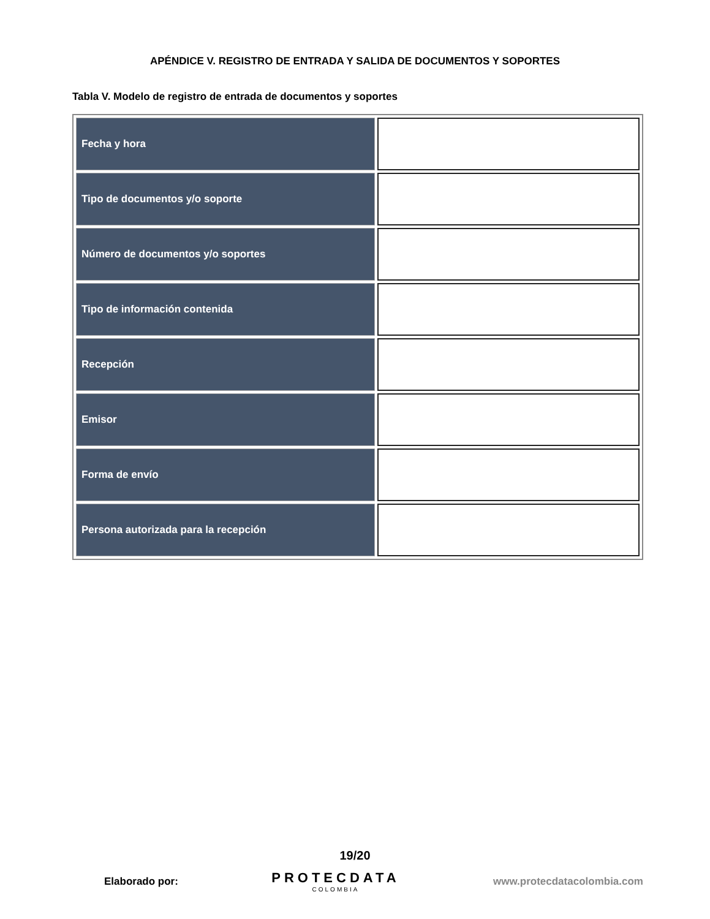APÉNDICE V. REGISTRO DE ENTRADA Y SALIDA DE DOCUMENTOS Y SOPORTES
Tabla V. Modelo de registro de entrada de documentos y soportes
| Fecha y hora | |
| Tipo de documentos y/o soporte | |
| Número de documentos y/o soportes | |
| Tipo de información contenida | |
| Recepción | |
| Emisor | |
| Forma de envío | |
| Persona autorizada para la recepción | |
19/20
Elaborado por:
PROTECDATA
COLOMBIA
www.protecdatacolombia.com